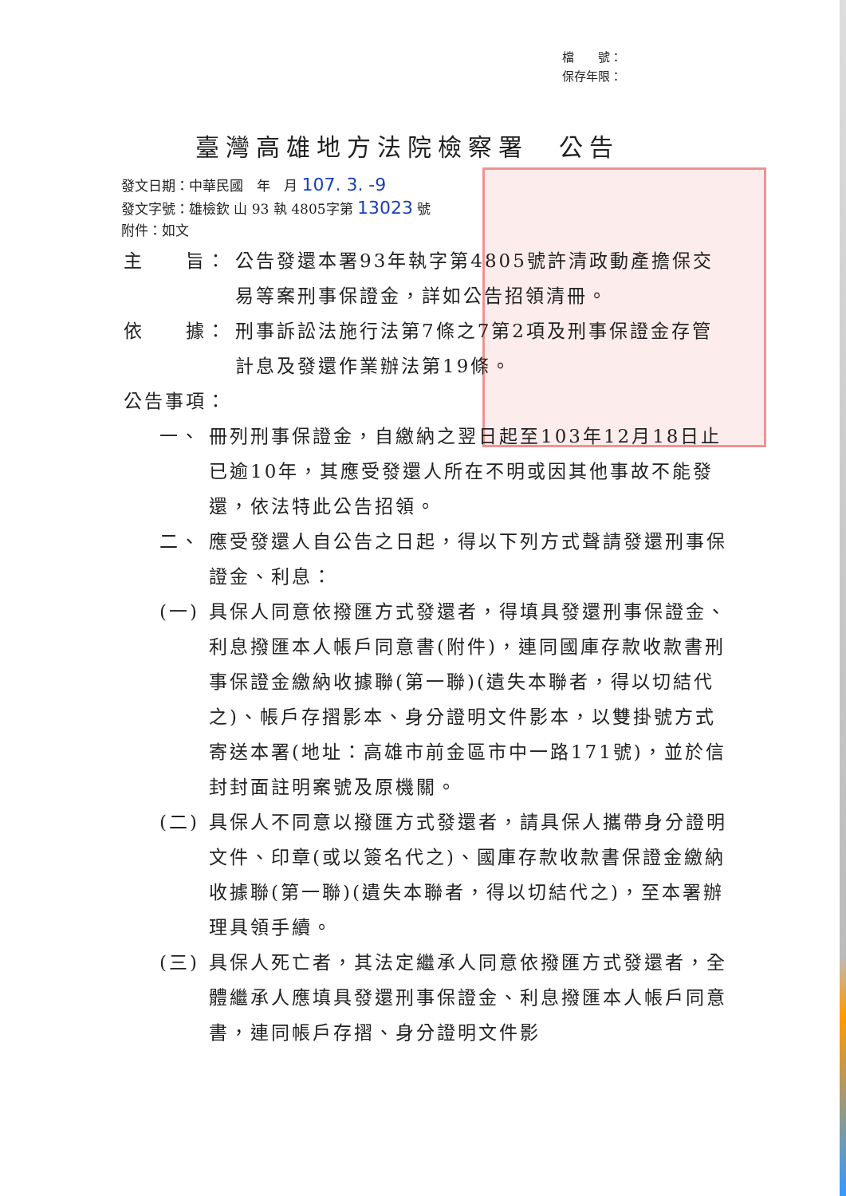檔　　號：
保存年限：
臺灣高雄地方法院檢察署　公告
發文日期：中華民國　年　月 107. 3. -9
發文字號：雄檢欽 山 93 執 4805字第 13023 號
附件：如文
主　　旨： 公告發還本署93年執字第4805號許清政動產擔保交易等案刑事保證金，詳如公告招領清冊。
依　　據： 刑事訴訟法施行法第7條之7第2項及刑事保證金存管計息及發還作業辦法第19條。
公告事項：
一、 冊列刑事保證金，自繳納之翌日起至103年12月18日止已逾10年，其應受發還人所在不明或因其他事故不能發還，依法特此公告招領。
二、 應受發還人自公告之日起，得以下列方式聲請發還刑事保證金、利息：
(一) 具保人同意依撥匯方式發還者，得填具發還刑事保證金、利息撥匯本人帳戶同意書(附件)，連同國庫存款收款書刑事保證金繳納收據聯(第一聯)(遺失本聯者，得以切結代之)、帳戶存摺影本、身分證明文件影本，以雙掛號方式寄送本署(地址：高雄市前金區市中一路171號)，並於信封封面註明案號及原機關。
(二) 具保人不同意以撥匯方式發還者，請具保人攜帶身分證明文件、印章(或以簽名代之)、國庫存款收款書保證金繳納收據聯(第一聯)(遺失本聯者，得以切結代之)，至本署辦理具領手續。
(三) 具保人死亡者，其法定繼承人同意依撥匯方式發還者，全體繼承人應填具發還刑事保證金、利息撥匯本人帳戶同意書，連同帳戶存摺、身分證明文件影